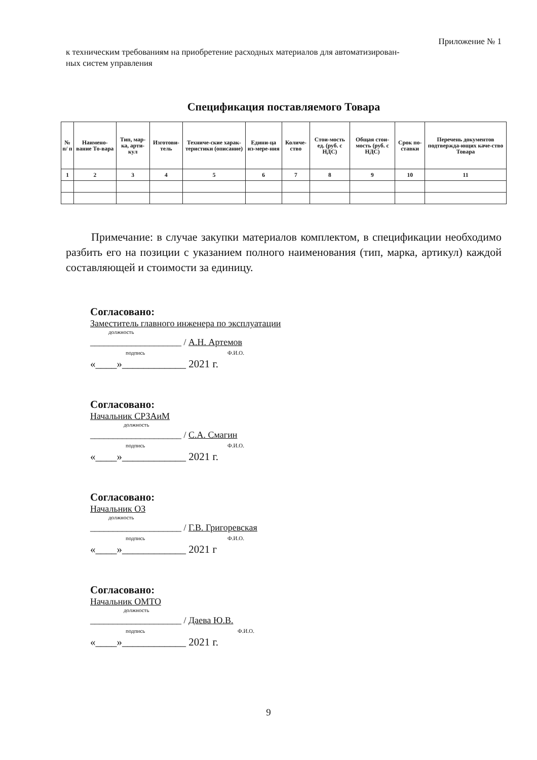Приложение № 1
к техническим требованиям на приобретение расходных материалов для автоматизирован-
ных систем управления
Спецификация поставляемого Товара
| № п/ п | Наимено-вание То-вара | Тип, мар-ка, арти-кул | Изготови-тель | Техниче-ские харак-теристики (описание) | Едини-ца из-мере-ния | Количе-ство | Стои-мость ед. (руб. с НДС) | Общая стои-мость (руб. с НДС) | Срок по-ставки | Перечень документов подтвержда-ющих каче-ство Товара |
| --- | --- | --- | --- | --- | --- | --- | --- | --- | --- | --- |
| 1 | 2 | 3 | 4 | 5 | 6 | 7 | 8 | 9 | 10 | 11 |
Примечание: в случае закупки материалов комплектом, в спецификации необходимо разбить его на позиции с указанием полного наименования (тип, марка, артикул) каждой составляющей и стоимости за единицу.
Согласовано:
Заместитель главного инженера по эксплуатации
должность
____________________ / А.Н. Артемов
подпись Ф.И.О.
«____»____________ 2021 г.
Согласовано:
Начальник СРЗАиМ
должность
____________________ / С.А. Смагин
подпись Ф.И.О.
«____»____________ 2021 г.
Согласовано:
Начальник ОЗ
должность
____________________ / Г.В. Григоревская
подпись Ф.И.О.
«____»____________ 2021 г
Согласовано:
Начальник ОМТО
должность
____________________ / Даева Ю.В.
подпись Ф.И.О.
«____»____________ 2021 г.
9